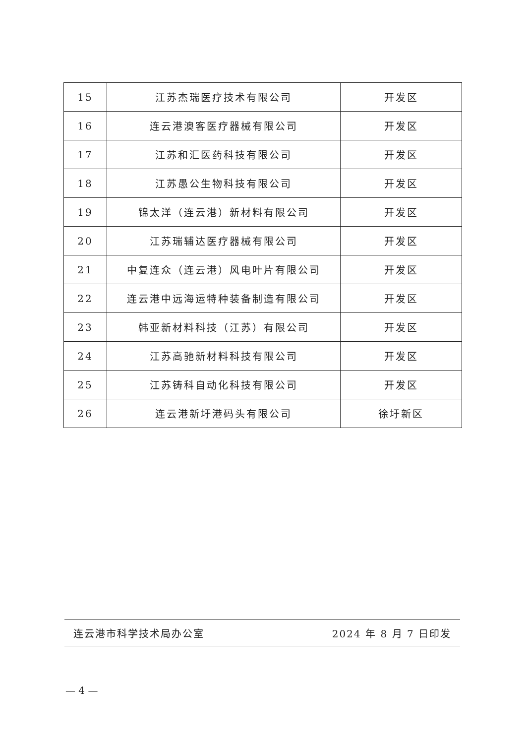| 15 | 江苏杰瑞医疗技术有限公司 | 开发区 |
| 16 | 连云港澳客医疗器械有限公司 | 开发区 |
| 17 | 江苏和汇医药科技有限公司 | 开发区 |
| 18 | 江苏愚公生物科技有限公司 | 开发区 |
| 19 | 锦太洋（连云港）新材料有限公司 | 开发区 |
| 20 | 江苏瑞辅达医疗器械有限公司 | 开发区 |
| 21 | 中复连众（连云港）风电叶片有限公司 | 开发区 |
| 22 | 连云港中远海运特种装备制造有限公司 | 开发区 |
| 23 | 韩亚新材料科技（江苏）有限公司 | 开发区 |
| 24 | 江苏高驰新材料科技有限公司 | 开发区 |
| 25 | 江苏铸科自动化科技有限公司 | 开发区 |
| 26 | 连云港新圩港码头有限公司 | 徐圩新区 |
连云港市科学技术局办公室 2024 年 8 月 7 日印发
— 4 —